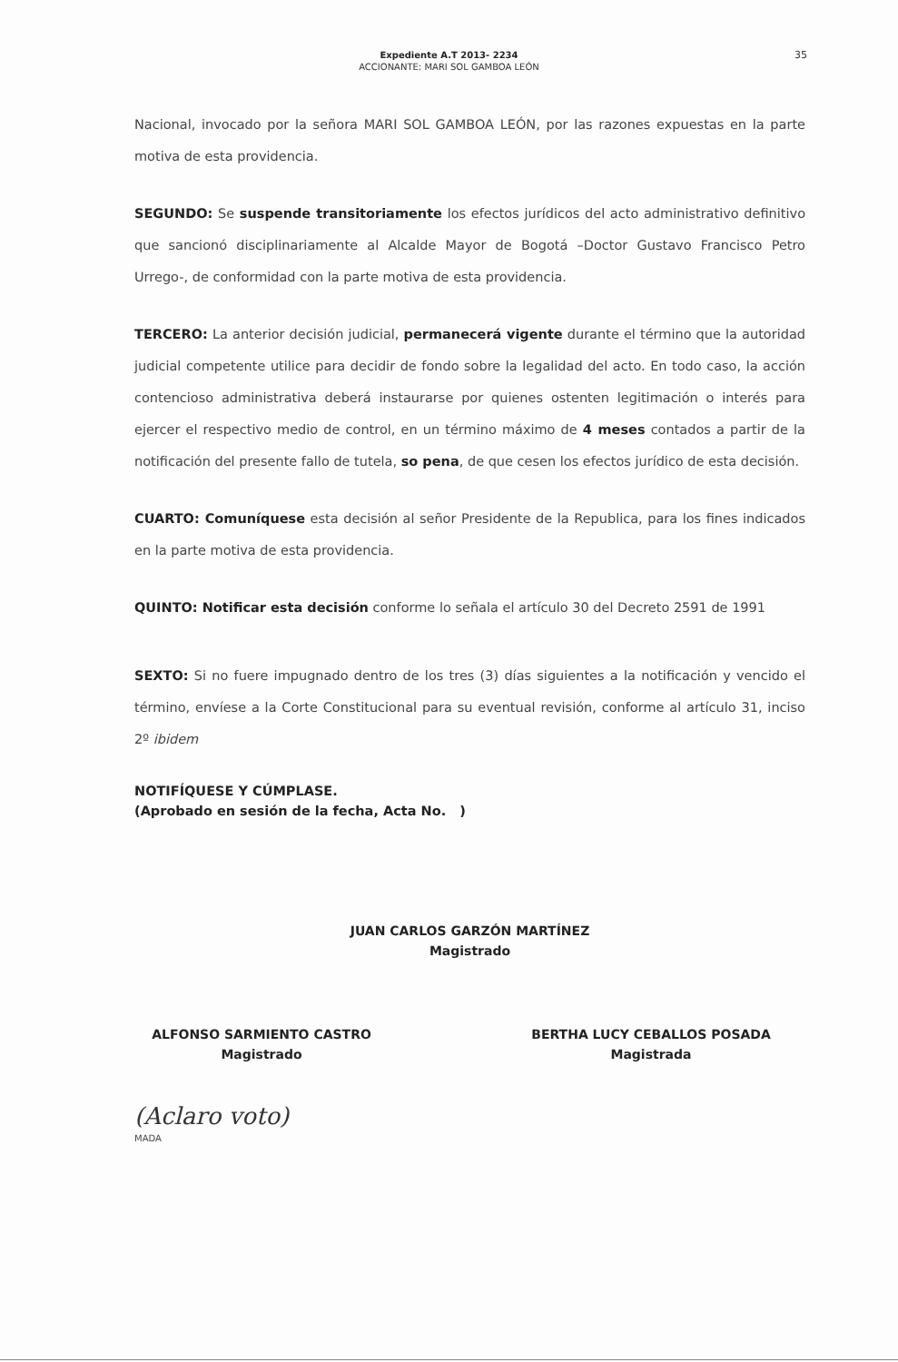Expediente A.T 2013- 2234
ACCIONANTE: MARI SOL GAMBOA LEÓN
35
Nacional, invocado por la señora MARI SOL GAMBOA LEÓN, por las razones expuestas en la parte motiva de esta providencia.
SEGUNDO: Se suspende transitoriamente los efectos jurídicos del acto administrativo definitivo que sancionó disciplinariamente al Alcalde Mayor de Bogotá –Doctor Gustavo Francisco Petro Urrego-, de conformidad con la parte motiva de esta providencia.
TERCERO: La anterior decisión judicial, permanecerá vigente durante el término que la autoridad judicial competente utilice para decidir de fondo sobre la legalidad del acto. En todo caso, la acción contencioso administrativa deberá instaurarse por quienes ostenten legitimación o interés para ejercer el respectivo medio de control, en un término máximo de 4 meses contados a partir de la notificación del presente fallo de tutela, so pena, de que cesen los efectos jurídico de esta decisión.
CUARTO: Comuníquese esta decisión al señor Presidente de la Republica, para los fines indicados en la parte motiva de esta providencia.
QUINTO: Notificar esta decisión conforme lo señala el artículo 30 del Decreto 2591 de 1991
SEXTO: Si no fuere impugnado dentro de los tres (3) días siguientes a la notificación y vencido el término, envíese a la Corte Constitucional para su eventual revisión, conforme al artículo 31, inciso 2º ibidem
NOTIFÍQUESE Y CÚMPLASE.
(Aprobado en sesión de la fecha, Acta No. )
JUAN CARLOS GARZÓN MARTÍNEZ
Magistrado
ALFONSO SARMIENTO CASTRO
Magistrado
BERTHA LUCY CEBALLOS POSADA
Magistrada
(Aclaro voto)
MADA